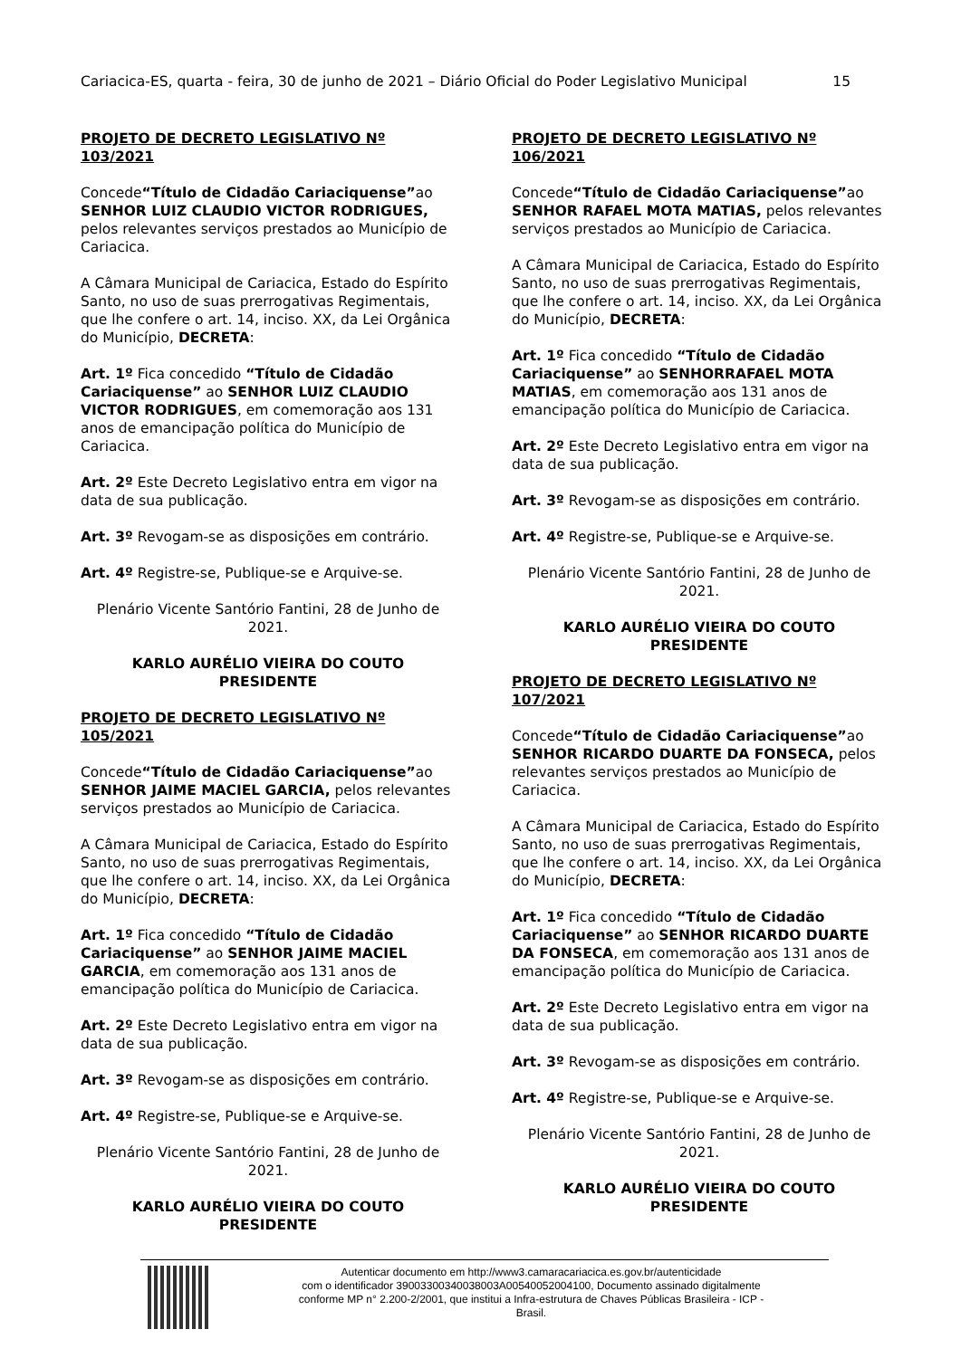Cariacica-ES, quarta - feira, 30 de junho de 2021 – Diário Oficial do Poder Legislativo Municipal 15
PROJETO DE DECRETO LEGISLATIVO Nº 103/2021
Concede“Título de Cidadão Cariaciquense”ao SENHOR LUIZ CLAUDIO VICTOR RODRIGUES, pelos relevantes serviços prestados ao Município de Cariacica.
A Câmara Municipal de Cariacica, Estado do Espírito Santo, no uso de suas prerrogativas Regimentais, que lhe confere o art. 14, inciso. XX, da Lei Orgânica do Município, DECRETA:
Art. 1º Fica concedido “Título de Cidadão Cariaciquense” ao SENHOR LUIZ CLAUDIO VICTOR RODRIGUES, em comemoração aos 131 anos de emancipação política do Município de Cariacica.
Art. 2º Este Decreto Legislativo entra em vigor na data de sua publicação.
Art. 3º Revogam-se as disposições em contrário.
Art. 4º Registre-se, Publique-se e Arquive-se.
Plenário Vicente Santório Fantini, 28 de Junho de 2021.
KARLO AURÉLIO VIEIRA DO COUTO
PRESIDENTE
PROJETO DE DECRETO LEGISLATIVO Nº 105/2021
Concede“Título de Cidadão Cariaciquense”ao SENHOR JAIME MACIEL GARCIA, pelos relevantes serviços prestados ao Município de Cariacica.
A Câmara Municipal de Cariacica, Estado do Espírito Santo, no uso de suas prerrogativas Regimentais, que lhe confere o art. 14, inciso. XX, da Lei Orgânica do Município, DECRETA:
Art. 1º Fica concedido “Título de Cidadão Cariaciquense” ao SENHOR JAIME MACIEL GARCIA, em comemoração aos 131 anos de emancipação política do Município de Cariacica.
Art. 2º Este Decreto Legislativo entra em vigor na data de sua publicação.
Art. 3º Revogam-se as disposições em contrário.
Art. 4º Registre-se, Publique-se e Arquive-se.
Plenário Vicente Santório Fantini, 28 de Junho de 2021.
KARLO AURÉLIO VIEIRA DO COUTO
PRESIDENTE
PROJETO DE DECRETO LEGISLATIVO Nº 106/2021
Concede“Título de Cidadão Cariaciquense”ao SENHOR RAFAEL MOTA MATIAS, pelos relevantes serviços prestados ao Município de Cariacica.
A Câmara Municipal de Cariacica, Estado do Espírito Santo, no uso de suas prerrogativas Regimentais, que lhe confere o art. 14, inciso. XX, da Lei Orgânica do Município, DECRETA:
Art. 1º Fica concedido “Título de Cidadão Cariaciquense” ao SENHORRAFAEL MOTA MATIAS, em comemoração aos 131 anos de emancipação política do Município de Cariacica.
Art. 2º Este Decreto Legislativo entra em vigor na data de sua publicação.
Art. 3º Revogam-se as disposições em contrário.
Art. 4º Registre-se, Publique-se e Arquive-se.
Plenário Vicente Santório Fantini, 28 de Junho de 2021.
KARLO AURÉLIO VIEIRA DO COUTO
PRESIDENTE
PROJETO DE DECRETO LEGISLATIVO Nº 107/2021
Concede“Título de Cidadão Cariaciquense”ao SENHOR RICARDO DUARTE DA FONSECA, pelos relevantes serviços prestados ao Município de Cariacica.
A Câmara Municipal de Cariacica, Estado do Espírito Santo, no uso de suas prerrogativas Regimentais, que lhe confere o art. 14, inciso. XX, da Lei Orgânica do Município, DECRETA:
Art. 1º Fica concedido “Título de Cidadão Cariaciquense” ao SENHOR RICARDO DUARTE DA FONSECA, em comemoração aos 131 anos de emancipação política do Município de Cariacica.
Art. 2º Este Decreto Legislativo entra em vigor na data de sua publicação.
Art. 3º Revogam-se as disposições em contrário.
Art. 4º Registre-se, Publique-se e Arquive-se.
Plenário Vicente Santório Fantini, 28 de Junho de 2021.
KARLO AURÉLIO VIEIRA DO COUTO
PRESIDENTE
Autenticar documento em http://www3.camaracariacica.es.gov.br/autenticidade
com o identificador 39003300340038003A00540052004100, Documento assinado digitalmente
conforme MP n° 2.200-2/2001, que institui a Infra-estrutura de Chaves Públicas Brasileira - ICP -
Brasil.